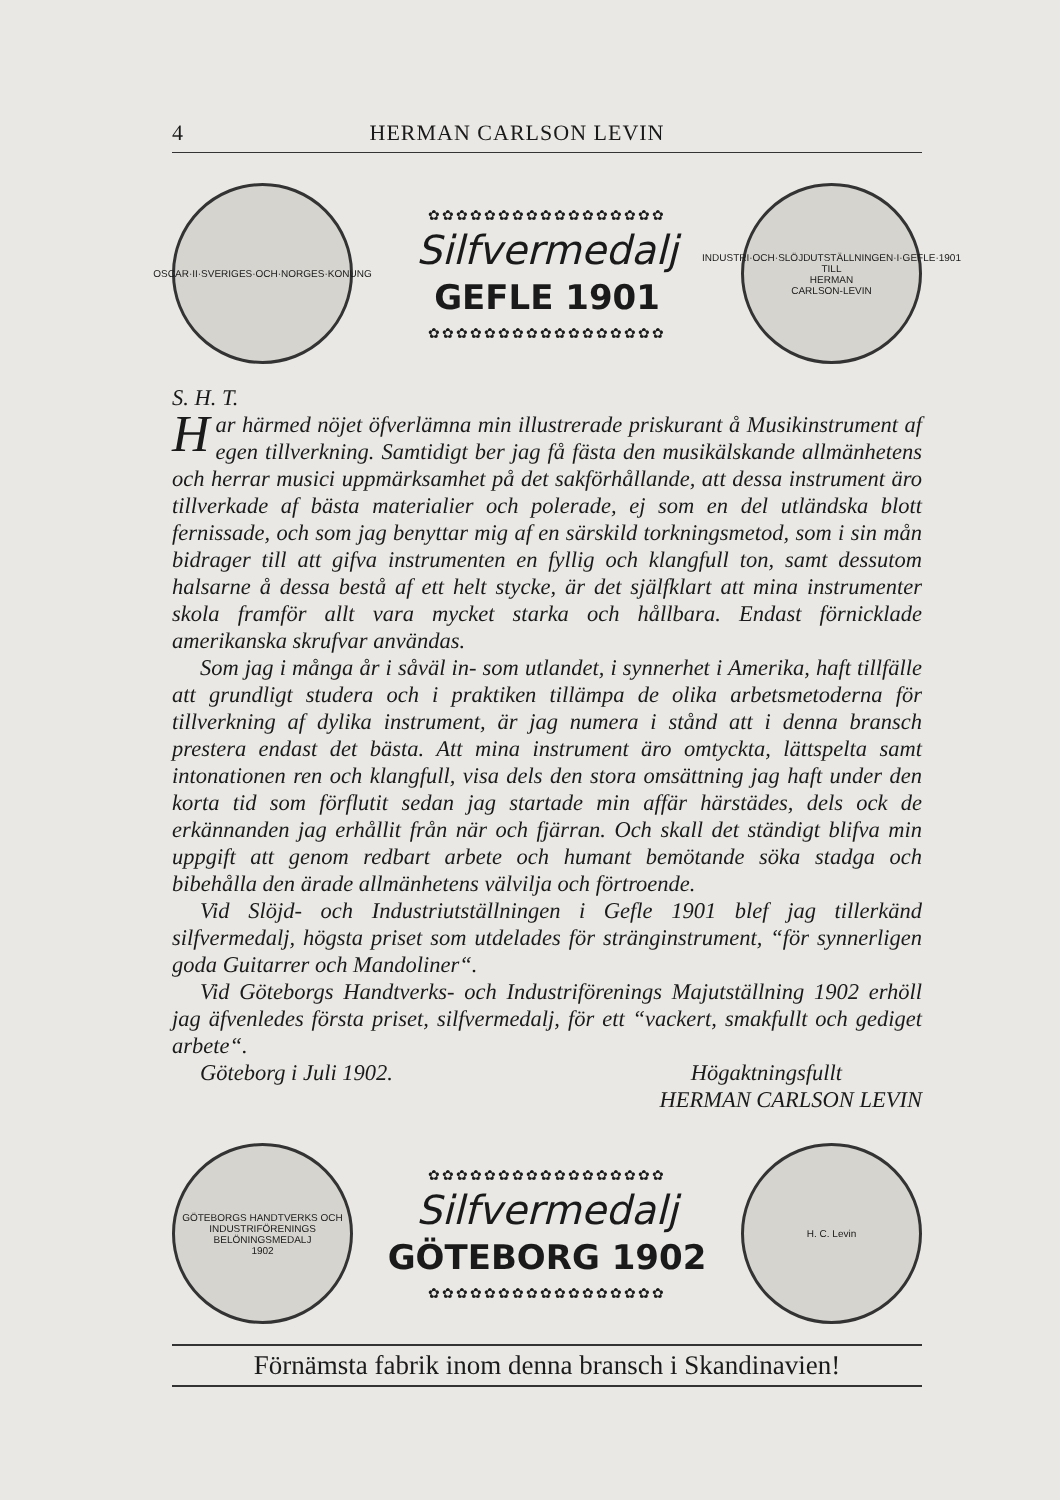4 HERMAN CARLSON LEVIN
OSCAR·II·SVERIGES·OCH·NORGES·KONUNG
✿✿✿✿✿✿✿✿✿✿✿✿✿✿✿✿✿
Silfvermedalj
GEFLE 1901
✿✿✿✿✿✿✿✿✿✿✿✿✿✿✿✿✿
INDUSTRI·OCH·SLÖJDUTSTÄLLNINGEN·I·GEFLE·1901
TILL
HERMAN
CARLSON-LEVIN
S. H. T.
Har härmed nöjet öfverlämna min illustrerade priskurant å Musikinstrument af egen tillverkning. Samtidigt ber jag få fästa den musikälskande allmänhetens och herrar musici uppmärksamhet på det sakförhållande, att dessa instrument äro tillverkade af bästa materialier och polerade, ej som en del utländska blott fernissade, och som jag benyttar mig af en särskild torkningsmetod, som i sin mån bidrager till att gifva instrumenten en fyllig och klangfull ton, samt dessutom halsarne å dessa bestå af ett helt stycke, är det själfklart att mina instrumenter skola framför allt vara mycket starka och hållbara. Endast förnicklade amerikanska skrufvar användas.
Som jag i många år i såväl in- som utlandet, i synnerhet i Amerika, haft tillfälle att grundligt studera och i praktiken tillämpa de olika arbetsmetoderna för tillverkning af dylika instrument, är jag numera i stånd att i denna bransch prestera endast det bästa. Att mina instrument äro omtyckta, lättspelta samt intonationen ren och klangfull, visa dels den stora omsättning jag haft under den korta tid som förflutit sedan jag startade min affär härstädes, dels ock de erkännanden jag erhållit från när och fjärran. Och skall det ständigt blifva min uppgift att genom redbart arbete och humant bemötande söka stadga och bibehålla den ärade allmänhetens välvilja och förtroende.
Vid Slöjd- och Industriutställningen i Gefle 1901 blef jag tillerkänd silfvermedalj, högsta priset som utdelades för stränginstrument, “för synnerligen goda Guitarrer och Mandoliner“.
Vid Göteborgs Handtverks- och Industriförenings Majutställning 1902 erhöll jag äfvenledes första priset, silfvermedalj, för ett “vackert, smakfullt och gediget arbete“.
Göteborg i Juli 1902. Högaktningsfullt
HERMAN CARLSON LEVIN
GÖTEBORGS HANDTVERKS OCH INDUSTRIFÖRENINGS BELÖNINGSMEDALJ
1902
✿✿✿✿✿✿✿✿✿✿✿✿✿✿✿✿✿
Silfvermedalj
GÖTEBORG 1902
✿✿✿✿✿✿✿✿✿✿✿✿✿✿✿✿✿
H. C. Levin
Förnämsta fabrik inom denna bransch i Skandinavien!